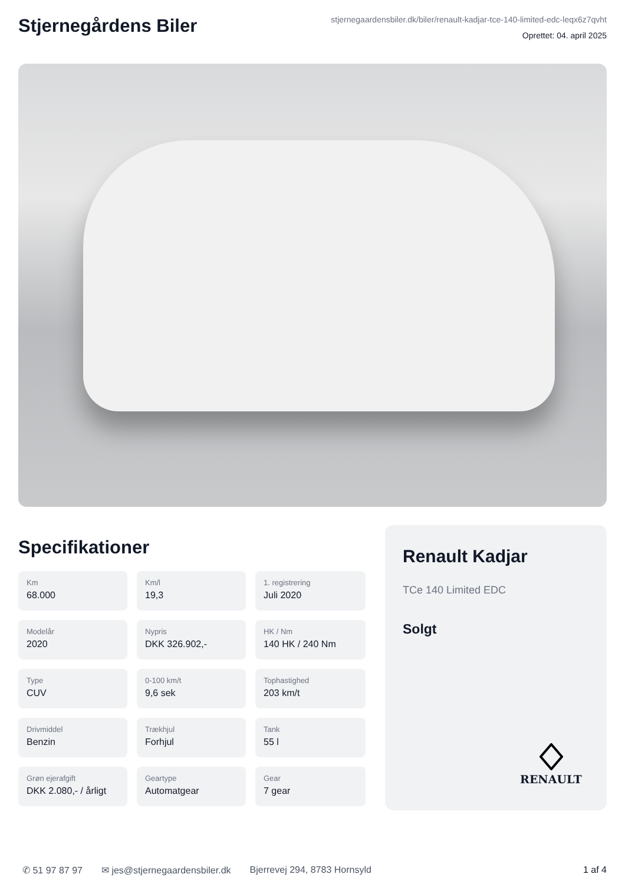Stjernegårdens Biler
stjernegaardensbiler.dk/biler/renault-kadjar-tce-140-limited-edc-leqx6z7qvht
Oprettet: 04. april 2025
Specifikationer
Km
68.000
Km/l
19,3
1. registrering
Juli 2020
Modelår
2020
Nypris
DKK 326.902,-
HK / Nm
140 HK / 240 Nm
Type
CUV
0-100 km/t
9,6 sek
Tophastighed
203 km/t
Drivmiddel
Benzin
Trækhjul
Forhjul
Tank
55 l
Grøn ejerafgift
DKK 2.080,- / årligt
Geartype
Automatgear
Gear
7 gear
Renault Kadjar
TCe 140 Limited EDC
Solgt
RENAULT
✆ 51 97 87 97 ✉ jes@stjernegaardensbiler.dk Bjerrevej 294, 8783 Hornsyld 1 af 4